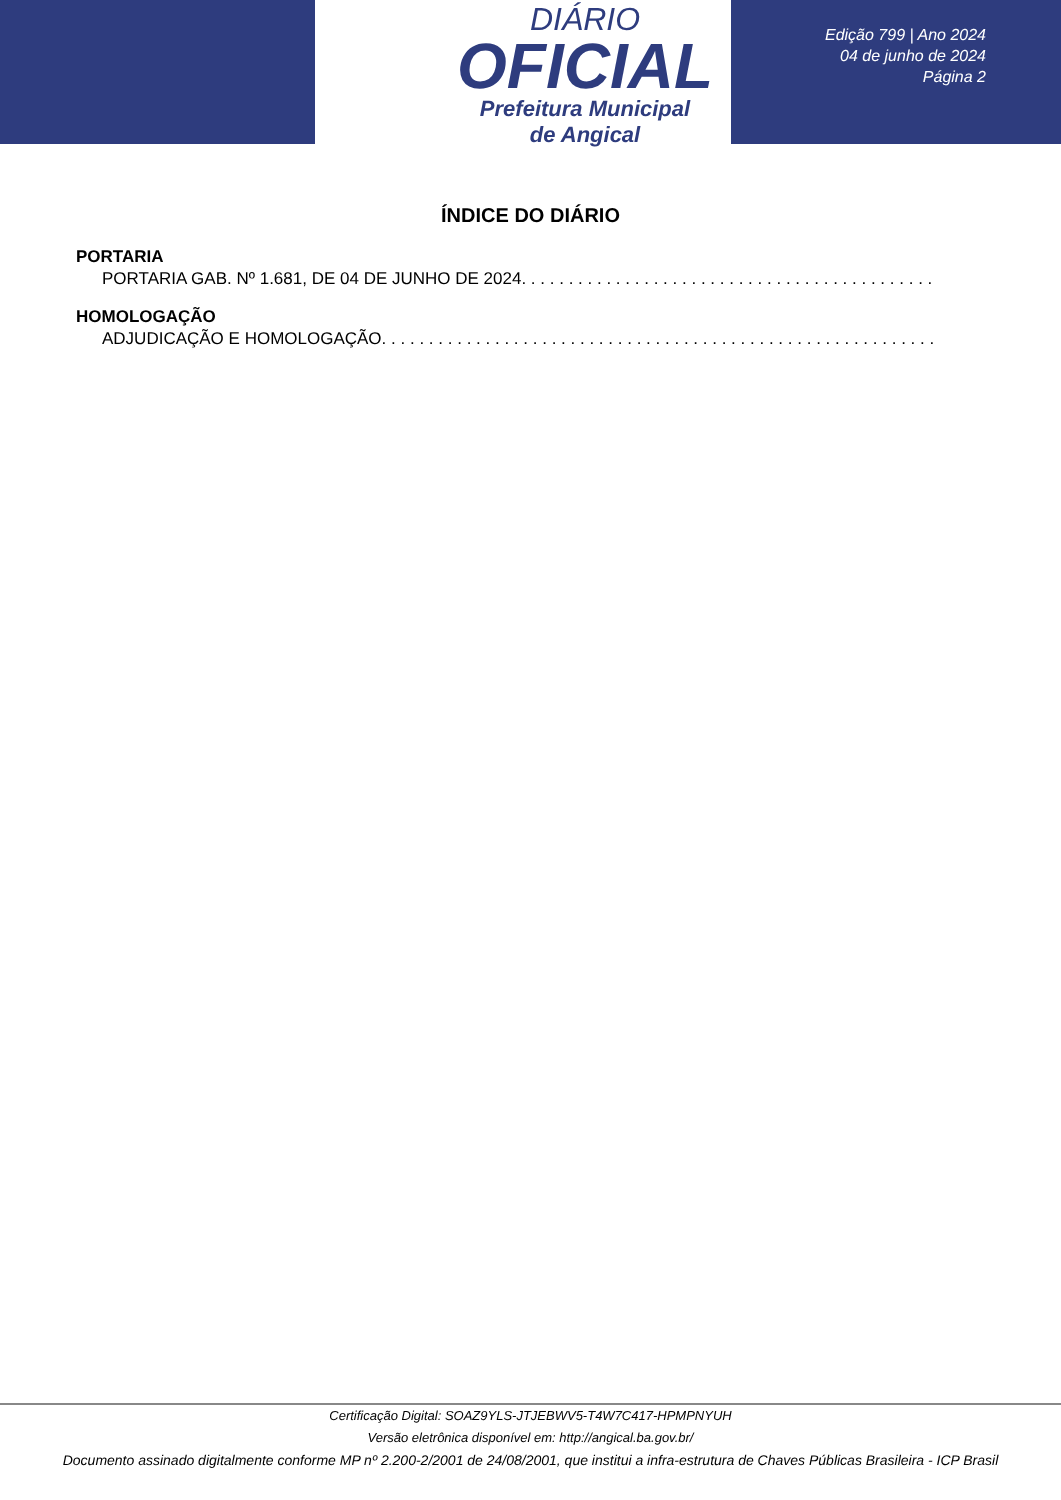DIÁRIO
OFICIAL
Prefeitura Municipal
de Angical
Edição 799 | Ano 2024
04 de junho de 2024
Página 2
ÍNDICE DO DIÁRIO
PORTARIA
PORTARIA GAB. Nº 1.681, DE 04 DE JUNHO DE 2024. . . . . . . . . . . . . . . . . . . . . . . . . . . . . . . . . . . . . . . . . . . . . . . . . . . . . . . . . . . . . . . . . . . . . . .
HOMOLOGAÇÃO
ADJUDICAÇÃO E HOMOLOGAÇÃO. . . . . . . . . . . . . . . . . . . . . . . . . . . . . . . . . . . . . . . . . . . . . . . . . . . . . . . . . . . . . . . . . . . . . . . . . . . . . . . .
Certificação Digital: SOAZ9YLS-JTJEBWV5-T4W7C417-HPMPNYUH
Versão eletrônica disponível em: http://angical.ba.gov.br/
Documento assinado digitalmente conforme MP nº 2.200-2/2001 de 24/08/2001, que institui a infra-estrutura de Chaves Públicas Brasileira - ICP Brasil